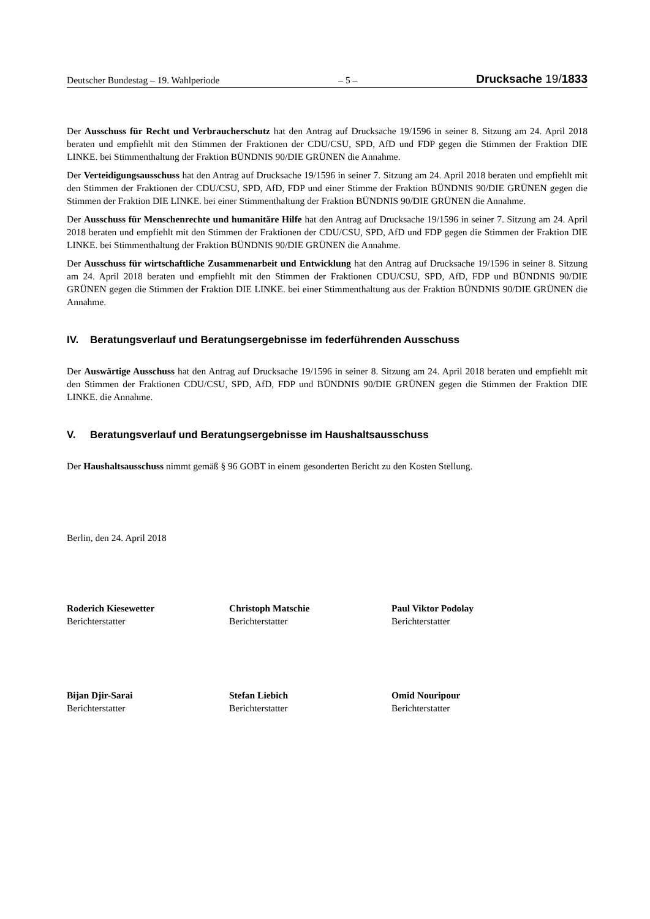Deutscher Bundestag – 19. Wahlperiode – 5 – Drucksache 19/1833
Der Ausschuss für Recht und Verbraucherschutz hat den Antrag auf Drucksache 19/1596 in seiner 8. Sitzung am 24. April 2018 beraten und empfiehlt mit den Stimmen der Fraktionen der CDU/CSU, SPD, AfD und FDP gegen die Stimmen der Fraktion DIE LINKE. bei Stimmenthaltung der Fraktion BÜNDNIS 90/DIE GRÜNEN die Annahme.
Der Verteidigungsausschuss hat den Antrag auf Drucksache 19/1596 in seiner 7. Sitzung am 24. April 2018 beraten und empfiehlt mit den Stimmen der Fraktionen der CDU/CSU, SPD, AfD, FDP und einer Stimme der Fraktion BÜNDNIS 90/DIE GRÜNEN gegen die Stimmen der Fraktion DIE LINKE. bei einer Stimmenthaltung der Fraktion BÜNDNIS 90/DIE GRÜNEN die Annahme.
Der Ausschuss für Menschenrechte und humanitäre Hilfe hat den Antrag auf Drucksache 19/1596 in seiner 7. Sitzung am 24. April 2018 beraten und empfiehlt mit den Stimmen der Fraktionen der CDU/CSU, SPD, AfD und FDP gegen die Stimmen der Fraktion DIE LINKE. bei Stimmenthaltung der Fraktion BÜNDNIS 90/DIE GRÜNEN die Annahme.
Der Ausschuss für wirtschaftliche Zusammenarbeit und Entwicklung hat den Antrag auf Drucksache 19/1596 in seiner 8. Sitzung am 24. April 2018 beraten und empfiehlt mit den Stimmen der Fraktionen CDU/CSU, SPD, AfD, FDP und BÜNDNIS 90/DIE GRÜNEN gegen die Stimmen der Fraktion DIE LINKE. bei einer Stimmenthaltung aus der Fraktion BÜNDNIS 90/DIE GRÜNEN die Annahme.
IV. Beratungsverlauf und Beratungsergebnisse im federführenden Ausschuss
Der Auswärtige Ausschuss hat den Antrag auf Drucksache 19/1596 in seiner 8. Sitzung am 24. April 2018 beraten und empfiehlt mit den Stimmen der Fraktionen CDU/CSU, SPD, AfD, FDP und BÜNDNIS 90/DIE GRÜNEN gegen die Stimmen der Fraktion DIE LINKE. die Annahme.
V. Beratungsverlauf und Beratungsergebnisse im Haushaltsausschuss
Der Haushaltsausschuss nimmt gemäß § 96 GOBT in einem gesonderten Bericht zu den Kosten Stellung.
Berlin, den 24. April 2018
Roderich Kiesewetter
Berichterstatter
Christoph Matschie
Berichterstatter
Paul Viktor Podolay
Berichterstatter
Bijan Djir-Sarai
Berichterstatter
Stefan Liebich
Berichterstatter
Omid Nouripour
Berichterstatter